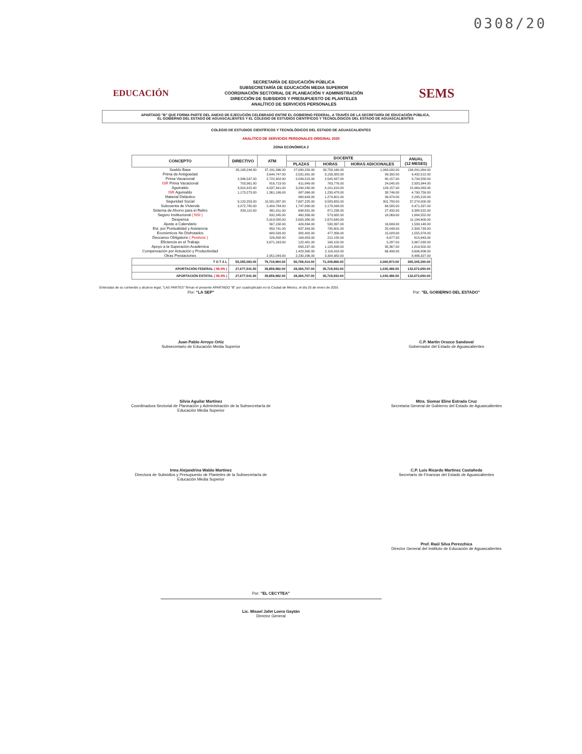0308/20
EDUCACIÓN
SECRETARÍA DE EDUCACIÓN PÚBLICA
SUBSECRETARÍA DE EDUCACIÓN MEDIA SUPERIOR
COORDINACIÓN SECTORIAL DE PLANEACIÓN Y ADMINISTRACIÓN
DIRECCIÓN DE SUBSIDIOS Y PRESUPUESTO DE PLANTELES
ANALÍTICO DE SERVICIOS PERSONALES
SEMS
APARTADO "B" QUE FORMA PARTE DEL ANEXO DE EJECUCIÓN CELEBRADO ENTRE EL GOBIERNO FEDERAL, A TRAVÉS DE LA SECRETARÍA DE EDUCACIÓN PÚBLICA,
EL GOBIERNO DEL ESTADO DE AGUASCALIENTES Y EL COLEGIO DE ESTUDIOS CIENTÍFICOS Y TECNOLÓGICOS DEL ESTADO DE AGUASCALIENTES
COLEGIO DE ESTUDIOS CIENTÍFICOS Y TECNOLÓGICOS DEL ESTADO DE AGUASCALIENTES
ANALÍTICO DE SERVICIOS PERSONALES ORIGINAL 2020
ZONA ECONÓMICA 2
| CONCEPTO | DIRECTIVO | ATM | DOCENTE | | | ANUAL (12 MESES) |
| --- | --- | --- | --- | --- | --- | --- |
| | | | PLAZAS | HORAS | HORAS ADICIONALES | |
| Sueldo Base | 35,198,244.00 | 37,191,396.00 | 27,080,232.00 | 33,758,160.00 | 1,063,032.00 | 134,291,064.00 |
| Prima de Antigüedad | | 3,644,747.00 | 2,531,991.00 | 3,156,382.00 | 99,392.00 | 9,432,512.00 |
| Prima Vacacional | 2,346,547.00 | 2,722,402.00 | 2,039,515.00 | 2,545,937.00 | 80,157.00 | 9,734,558.00 |
| ISR Prima Vacacional | 703,961.00 | 816,713.00 | 611,849.00 | 763,776.00 | 24,045.00 | 2,920,344.00 |
| Aguinaldo | 3,910,915.00 | 4,537,341.00 | 3,290,240.00 | 4,101,610.00 | 129,157.00 | 15,969,263.00 |
| ISR Aguinaldo | 1,173,273.00 | 1,361,196.00 | 987,066.00 | 1,230,478.00 | 38,746.00 | 4,790,759.00 |
| Material Didáctico | | | 980,643.00 | 1,274,601.00 | 39,974.00 | 2,295,218.00 |
| Seguridad Social | 9,120,253.00 | 10,581,087.00 | 7,687,225.00 | 9,583,655.00 | 301,780.00 | 37,274,000.00 |
| Subcuenta de Vivienda | 2,072,780.00 | 2,404,784.00 | 1,747,090.00 | 2,178,098.00 | 68,585.00 | 8,471,337.00 |
| Sistema de Ahorro para el Retiro | 829,110.00 | 961,911.00 | 698,831.00 | 871,238.00 | 27,432.00 | 3,388,522.00 |
| Seguro Institucional ( NSI ) | | 632,245.00 | 460,356.00 | 573,882.00 | 18,069.00 | 1,684,552.00 |
| Despensa | | 5,918,580.00 | 2,605,380.00 | 2,670,640.00 | | 11,194,600.00 |
| Ajuste a Calendario | | 567,158.00 | 424,894.00 | 530,397.00 | 16,699.00 | 1,539,148.00 |
| Est. por Puntualidad y Asistencia | | 850,741.00 | 637,343.00 | 795,601.00 | 25,048.00 | 2,308,733.00 |
| Económicos No Disfrutados | | 680,593.00 | 382,402.00 | 477,356.00 | 15,028.00 | 1,555,379.00 |
| Descanso Obligatorio ( Festivos ) | | 226,858.00 | 169,953.00 | 212,155.00 | 6,677.00 | 615,643.00 |
| Eficiencia en el Trabajo | | 3,671,163.00 | 122,481.00 | 168,102.00 | 5,287.00 | 3,967,033.00 |
| Apoyo a la Superación Académica | | | 658,237.00 | 1,125,898.00 | 35,367.00 | 1,819,502.00 |
| Compensación por Actuación y Productividad | | | 1,423,390.00 | 2,116,918.00 | 66,498.00 | 3,606,806.00 |
| Otras Prestaciones | | 2,951,049.00 | 2,230,296.00 | 3,304,982.00 | | 8,486,327.00 |
| T O T A L | 55,355,083.00 | 79,719,964.00 | 56,769,414.00 | 71,439,866.00 | 2,060,973.00 | 265,345,300.00 |
| APORTACIÓN FEDERAL ( 50.0% ) | 27,677,541.50 | 39,859,982.00 | 28,384,707.00 | 35,719,933.00 | 1,030,486.50 | 132,672,650.00 |
| APORTACIÓN ESTATAL ( 50.0% ) | 27,677,541.50 | 39,859,982.00 | 28,384,707.00 | 35,719,933.00 | 1,030,486.50 | 132,672,650.00 |
Enteradas de su contenido y alcance legal, "LAS PARTES" firman el presente APARTADO "B" por cuadruplicado en la Ciudad de México, el día 20 de enero de 2020.
Por: "LA SEP" Por: "EL GOBIERNO DEL ESTADO"
Juan Pablo Arroyo Ortiz
Subsecretario de Educación Media Superior
C.P. Martín Orozco Sandoval
Gobernador del Estado de Aguascalientes
Silvia Aguilar Martínez
Coordinadora Sectorial de Planeación y Administración de la Subsecretaría de Educación Media Superior
Mtra. Siomar Eline Estrada Cruz
Secretaria General de Gobierno del Estado de Aguascalientes
Irma Alejandrina Waldo Martínez
Directora de Subsidios y Presupuesto de Planteles de la Subsecretaría de Educación Media Superior
C.P. Luis Ricardo Martínez Castañeda
Secretario de Finanzas del Estado de Aguascalientes
Prof. Raúl Silva Perezchica
Director General del Instituto de Educación de Aguascalientes
Por: "EL CECYTEA"
Lic. Misael Jafet Loera Gaytán
Director General